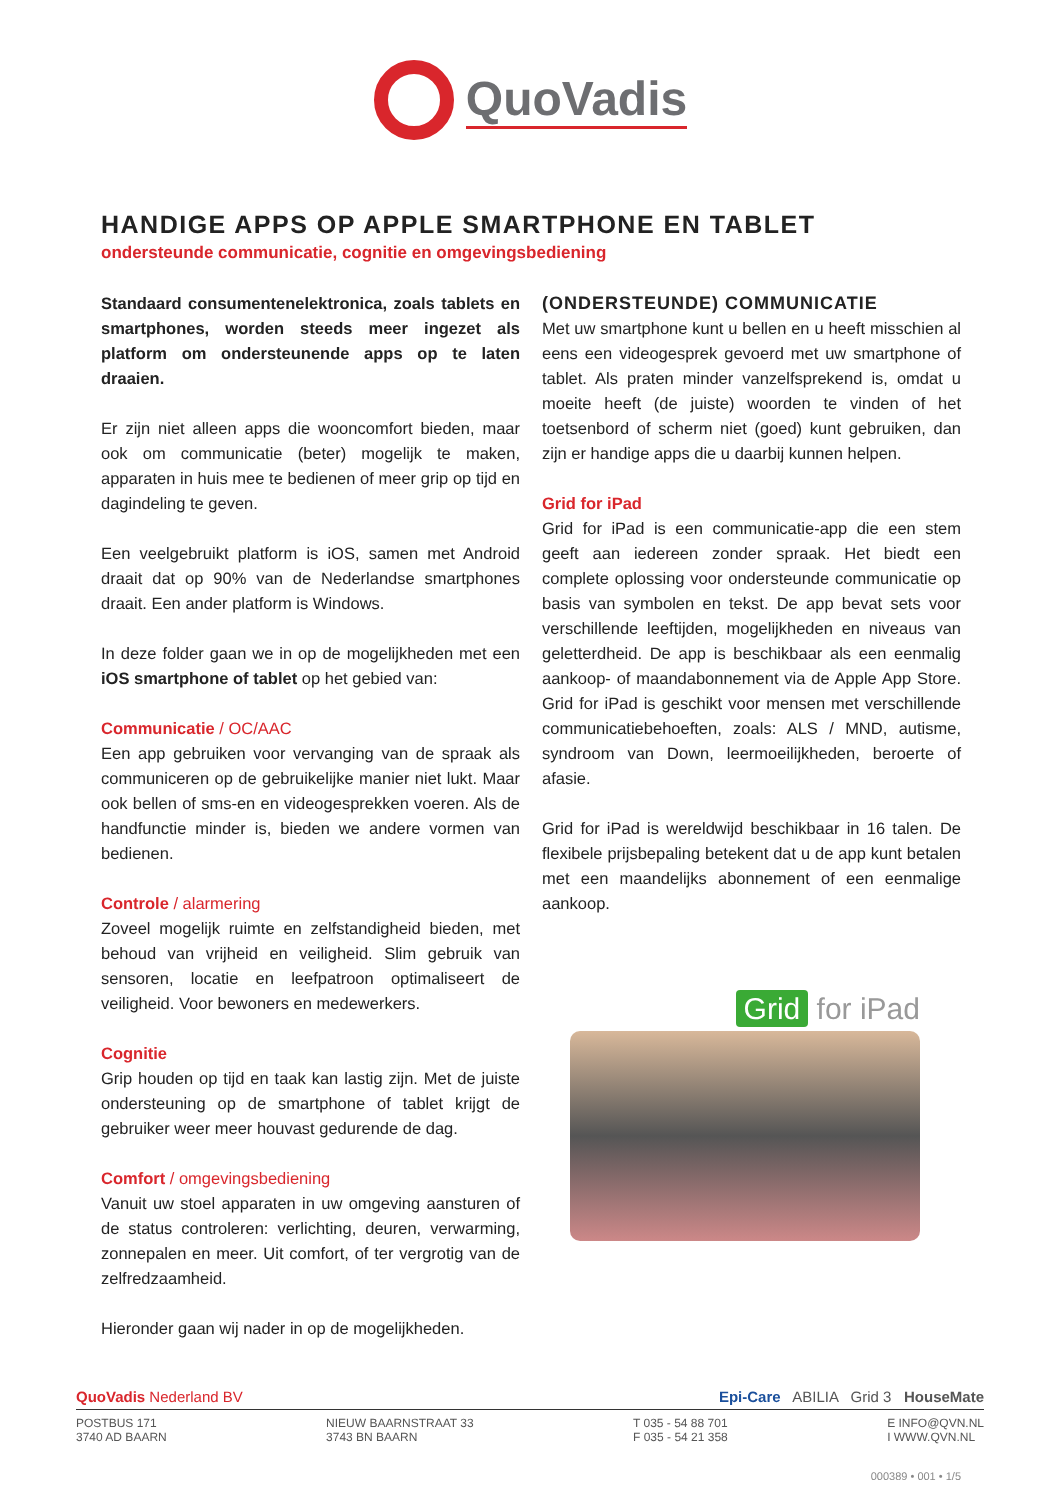QuoVadis
HANDIGE APPS OP APPLE SMARTPHONE EN TABLET
ondersteunde communicatie, cognitie en omgevingsbediening
Standaard consumentenelektronica, zoals tablets en smartphones, worden steeds meer ingezet als platform om ondersteunende apps op te laten draaien.
Er zijn niet alleen apps die wooncomfort bieden, maar ook om communicatie (beter) mogelijk te maken, apparaten in huis mee te bedienen of meer grip op tijd en dagindeling te geven.
Een veelgebruikt platform is iOS, samen met Android draait dat op 90% van de Nederlandse smartphones draait. Een ander platform is Windows.
In deze folder gaan we in op de mogelijkheden met een iOS smartphone of tablet op het gebied van:
Communicatie / OC/AAC
Een app gebruiken voor vervanging van de spraak als communiceren op de gebruikelijke manier niet lukt. Maar ook bellen of sms-en en videogesprekken voeren. Als de handfunctie minder is, bieden we andere vormen van bedienen.
Controle / alarmering
Zoveel mogelijk ruimte en zelfstandigheid bieden, met behoud van vrijheid en veiligheid. Slim gebruik van sensoren, locatie en leefpatroon optimaliseert de veiligheid. Voor bewoners en medewerkers.
Cognitie
Grip houden op tijd en taak kan lastig zijn. Met de juiste ondersteuning op de smartphone of tablet krijgt de gebruiker weer meer houvast gedurende de dag.
Comfort / omgevingsbediening
Vanuit uw stoel apparaten in uw omgeving aansturen of de status controleren: verlichting, deuren, verwarming, zonnepalen en meer. Uit comfort, of ter vergrotig van de zelfredzaamheid.
Hieronder gaan wij nader in op de mogelijkheden.
(ONDERSTEUNDE) COMMUNICATIE
Met uw smartphone kunt u bellen en u heeft misschien al eens een videogesprek gevoerd met uw smartphone of tablet. Als praten minder vanzelfsprekend is, omdat u moeite heeft (de juiste) woorden te vinden of het toetsenbord of scherm niet (goed) kunt gebruiken, dan zijn er handige apps die u daarbij kunnen helpen.
Grid for iPad
Grid for iPad is een communicatie-app die een stem geeft aan iedereen zonder spraak. Het biedt een complete oplossing voor ondersteunde communicatie op basis van symbolen en tekst. De app bevat sets voor verschillende leeftijden, mogelijkheden en niveaus van geletterdheid. De app is beschikbaar als een eenmalig aankoop- of maandabonnement via de Apple App Store. Grid for iPad is geschikt voor mensen met verschillende communicatiebehoeften, zoals: ALS / MND, autisme, syndroom van Down, leermoeilijkheden, beroerte of afasie.
Grid for iPad is wereldwijd beschikbaar in 16 talen. De flexibele prijsbepaling betekent dat u de app kunt betalen met een maandelijks abonnement of een eenmalige aankoop.
Grid for iPad
QuoVadis Nederland BV Epi-Care ABILIA Grid 3 HouseMate
POSTBUS 171
3740 AD BAARN NIEUW BAARNSTRAAT 33
3743 BN BAARN T 035 - 54 88 701
F 035 - 54 21 358 E INFO@QVN.NL
I WWW.QVN.NL
000389 • 001 • 1/5